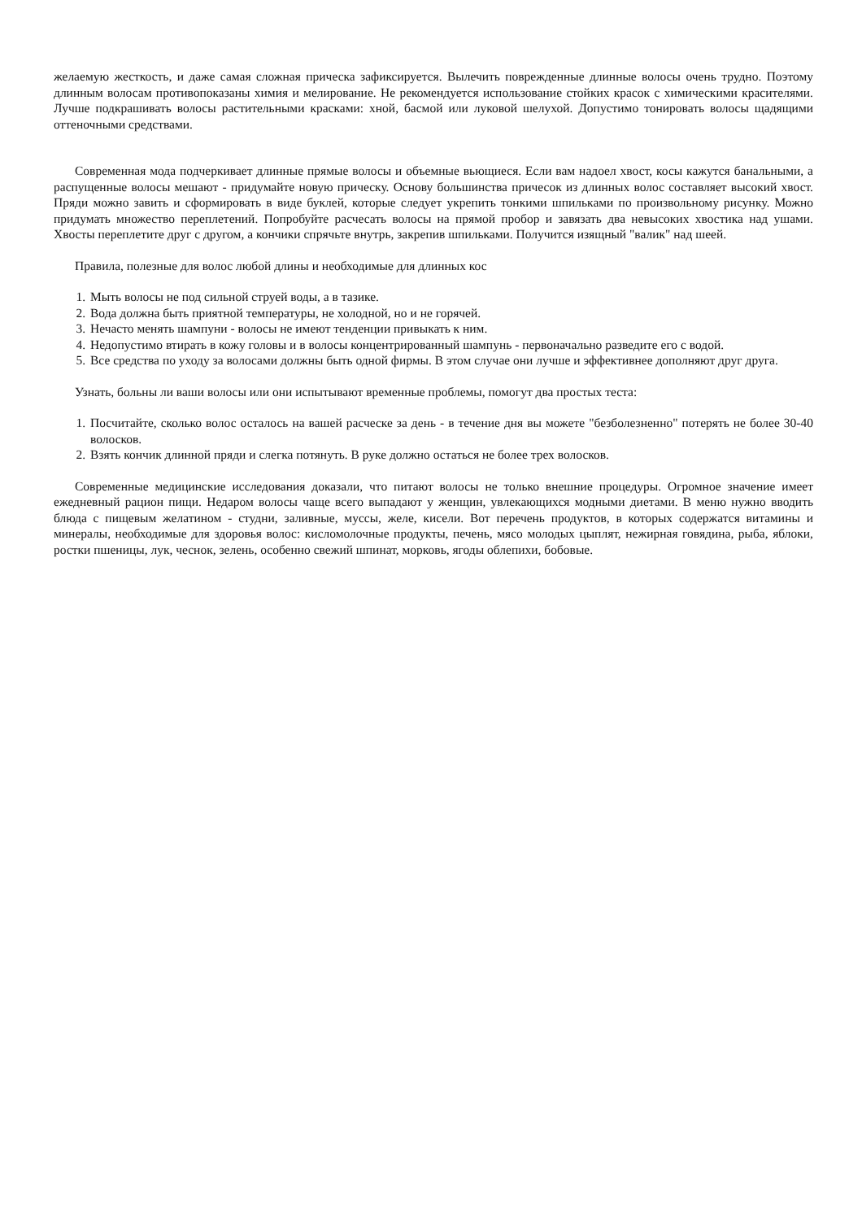желаемую жесткость, и даже самая сложная прическа зафиксируется. Вылечить поврежденные длинные волосы очень трудно. Поэтому длинным волосам противопоказаны химия и мелирование. Не рекомендуется использование стойких красок с химическими красителями. Лучше подкрашивать волосы растительными красками: хной, басмой или луковой шелухой. Допустимо тонировать волосы щадящими оттеночными средствами.
Современная мода подчеркивает длинные прямые волосы и объемные вьющиеся. Если вам надоел хвост, косы кажутся банальными, а распущенные волосы мешают - придумайте новую прическу. Основу большинства причесок из длинных волос составляет высокий хвост. Пряди можно завить и сформировать в виде буклей, которые следует укрепить тонкими шпильками по произвольному рисунку. Можно придумать множество переплетений. Попробуйте расчесать волосы на прямой пробор и завязать два невысоких хвостика над ушами. Хвосты переплетите друг с другом, а кончики спрячьте внутрь, закрепив шпильками. Получится изящный "валик" над шеей.
Правила, полезные для волос любой длины и необходимые для длинных кос
1. Мыть волосы не под сильной струей воды, а в тазике.
2. Вода должна быть приятной температуры, не холодной, но и не горячей.
3. Нечасто менять шампуни - волосы не имеют тенденции привыкать к ним.
4. Недопустимо втирать в кожу головы и в волосы концентрированный шампунь - первоначально разведите его с водой.
5. Все средства по уходу за волосами должны быть одной фирмы. В этом случае они лучше и эффективнее дополняют друг друга.
Узнать, больны ли ваши волосы или они испытывают временные проблемы, помогут два простых теста:
1. Посчитайте, сколько волос осталось на вашей расческе за день - в течение дня вы можете "безболезненно" потерять не более 30-40 волосков.
2. Взять кончик длинной пряди и слегка потянуть. В руке должно остаться не более трех волосков.
Современные медицинские исследования доказали, что питают волосы не только внешние процедуры. Огромное значение имеет ежедневный рацион пищи. Недаром волосы чаще всего выпадают у женщин, увлекающихся модными диетами. В меню нужно вводить блюда с пищевым желатином - студни, заливные, муссы, желе, кисели. Вот перечень продуктов, в которых содержатся витамины и минералы, необходимые для здоровья волос: кисломолочные продукты, печень, мясо молодых цыплят, нежирная говядина, рыба, яблоки, ростки пшеницы, лук, чеснок, зелень, особенно свежий шпинат, морковь, ягоды облепихи, бобовые.